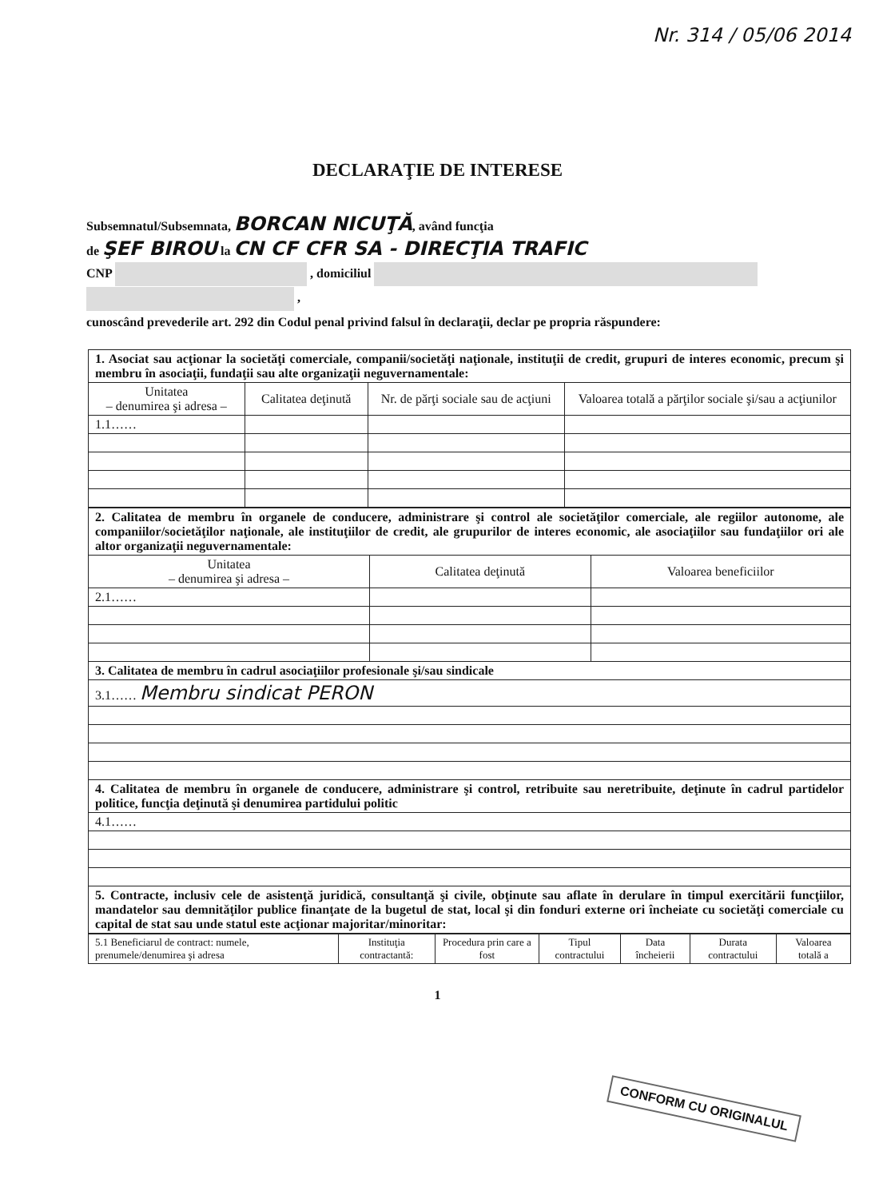Nr. 314 / 05/06 2014
DECLARAŢIE DE INTERESE
Subsemnatul/Subsemnata, BORCAN NICUŢĂ, având funcţia
de ŞEF BIROU la CN CF CFR SA - DIRECŢIA TRAFIC
CNP , domiciliul
,
cunoscând prevederile art. 292 din Codul penal privind falsul în declaraţii, declar pe propria răspundere:
| 1. Asociat sau acţionar la societăţi comerciale, companii/societăţi naţionale, instituţii de credit, grupuri de interes economic, precum şi membru în asociaţii, fundaţii sau alte organizaţii neguvernamentale: | | | |
| Unitatea – denumirea şi adresa – | Calitatea deţinută | Nr. de părţi sociale sau de acţiuni | Valoarea totală a părţilor sociale şi/sau a acţiunilor |
| 1.1…… | | | |
| 2. Calitatea de membru în organele de conducere, administrare şi control ale societăţilor comerciale, ale regiilor autonome, ale companiilor/societăţilor naţionale, ale instituţiilor de credit, ale grupurilor de interes economic, ale asociaţiilor sau fundaţiilor ori ale altor organizaţii neguvernamentale: | | |
| Unitatea – denumirea şi adresa – | Calitatea deţinută | Valoarea beneficiilor |
| 2.1…… | | |
| 3. Calitatea de membru în cadrul asociaţiilor profesionale şi/sau sindicale | | |
| 3.1…… Membru sindicat PERON | | |
| 4. Calitatea de membru în organele de conducere, administrare şi control, retribuite sau neretribuite, deţinute în cadrul partidelor politice, funcţia deţinută şi denumirea partidului politic | | |
| 4.1…… | | |
| 5. Contracte, inclusiv cele de asistenţă juridică, consultanţă şi civile, obţinute sau aflate în derulare în timpul exercitării funcţiilor, mandatelor sau demnităţilor publice finanţate de la bugetul de stat, local şi din fonduri externe ori încheiate cu societăţi comerciale cu capital de stat sau unde statul este acţionar majoritar/minoritar: | | |
| 5.1 Beneficiarul de contract: numele, prenumele/denumirea şi adresa | Instituţia contractantă: | Procedura prin care a fost | Tipul contractului | Data încheierii | Durata contractului | Valoarea totală a |
1
CONFORM CU ORIGINALUL